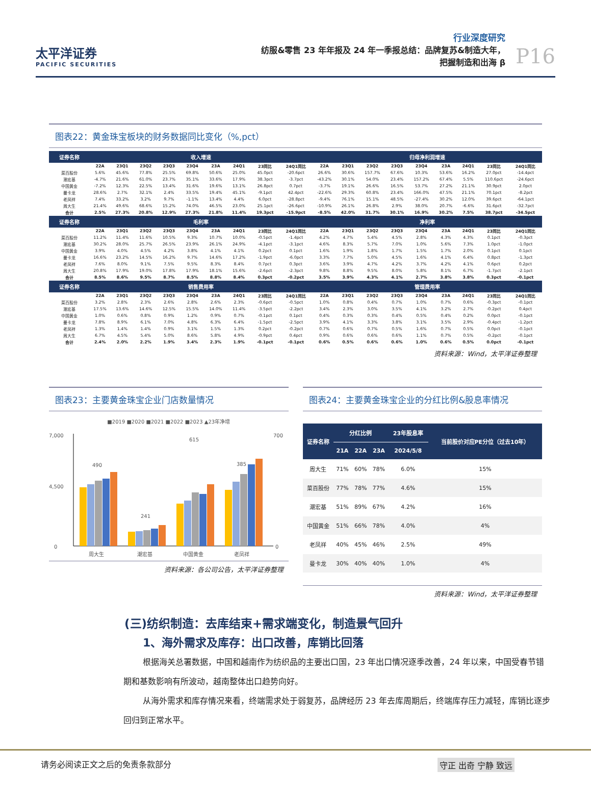太平洋证券
PACIFIC SECURITIES
行业深度研究
纺服&零售 23 年年报及 24 年一季报总结：品牌复苏&制造大年，
把握制造和出海 β
P16
图表22：黄金珠宝板块的财务数据同比变化（%,pct）
| 证券名称 | 收入增速 | | | | | | | | | 归母净利润增速 | | | | | | | | |
| --- | --- | --- | --- | --- | --- | --- | --- | --- | --- | --- | --- | --- | --- | --- | --- | --- | --- | --- |
| | 22A | 23Q1 | 23Q2 | 23Q3 | 23Q4 | 23A | 24Q1 | 23同比 | 24Q1同比 | 22A | 23Q1 | 23Q2 | 23Q3 | 23Q4 | 23A | 24Q1 | 23同比 | 24Q1同比 |
| 菜百股份 | 5.6% | 45.6% | 77.8% | 25.5% | 69.8% | 50.6% | 25.0% | 45.0pct | -20.6pct | 26.6% | 30.6% | 157.7% | 67.6% | 10.3% | 53.6% | 16.2% | 27.0pct | -14.4pct |
| 潮宏基 | -4.7% | 21.6% | 61.0% | 23.7% | 35.1% | 33.6% | 17.9% | 38.3pct | -3.7pct | -43.2% | 30.1% | 54.0% | 23.4% | 157.2% | 67.4% | 5.5% | 110.6pct | -24.6pct |
| 中国黄金 | -7.2% | 12.3% | 22.5% | 13.4% | 31.6% | 19.6% | 13.1% | 26.8pct | 0.7pct | -3.7% | 19.1% | 26.6% | 16.5% | 53.7% | 27.2% | 21.1% | 30.9pct | 2.0pct |
| 曼卡龙 | 28.6% | 2.7% | 32.1% | 2.4% | 33.5% | 19.4% | 45.1% | -9.1pct | 42.4pct | -22.6% | 29.3% | 60.8% | 23.4% | 166.0% | 47.5% | 21.1% | 70.1pct | -8.2pct |
| 老凤祥 | 7.4% | 33.2% | 3.2% | 9.7% | -1.1% | 13.4% | 4.4% | 6.0pct | -28.8pct | -9.4% | 76.1% | 15.1% | 48.5% | -27.4% | 30.2% | 12.0% | 39.6pct | -64.1pct |
| 周大生 | 21.4% | 49.6% | 68.6% | 15.2% | 74.0% | 46.5% | 23.0% | 25.1pct | -26.6pct | -10.9% | 26.1% | 26.8% | 2.9% | 38.0% | 20.7% | -6.6% | 31.6pct | -32.7pct |
| 合计 | 2.5% | 27.3% | 20.8% | 12.9% | 27.3% | 21.8% | 11.4% | 19.3pct | -15.9pct | -8.5% | 42.0% | 31.7% | 30.1% | 16.9% | 30.2% | 7.5% | 38.7pct | -34.5pct |
| 证券名称 | 毛利率 | | | | | | | | | 净利率 | | | | | | | | |
| | 22A | 23Q1 | 23Q2 | 23Q3 | 23Q4 | 23A | 24Q1 | 23同比 | 24Q1同比 | 22A | 23Q1 | 23Q2 | 23Q3 | 23Q4 | 23A | 24Q1 | 23同比 | 24Q1同比 |
| 菜百股份 | 11.2% | 11.4% | 11.6% | 10.5% | 9.3% | 10.7% | 10.0% | -0.5pct | -1.4pct | 4.2% | 4.7% | 5.4% | 4.5% | 2.8% | 4.3% | 4.3% | 0.1pct | -0.3pct |
| 潮宏基 | 30.2% | 28.0% | 25.7% | 26.5% | 23.9% | 26.1% | 24.9% | -4.1pct | -3.1pct | 4.6% | 8.3% | 5.7% | 7.0% | 1.0% | 5.6% | 7.3% | 1.0pct | -1.0pct |
| 中国黄金 | 3.9% | 4.0% | 4.5% | 4.2% | 3.8% | 4.1% | 4.1% | 0.2pct | 0.1pct | 1.6% | 1.9% | 1.8% | 1.7% | 1.5% | 1.7% | 2.0% | 0.1pct | 0.1pct |
| 曼卡龙 | 16.6% | 23.2% | 14.5% | 16.2% | 9.7% | 14.6% | 17.2% | -1.9pct | -6.0pct | 3.3% | 7.7% | 5.0% | 4.5% | 1.6% | 4.1% | 6.4% | 0.8pct | -1.3pct |
| 老凤祥 | 7.6% | 8.0% | 9.1% | 7.5% | 9.5% | 8.3% | 8.4% | 0.7pct | 0.3pct | 3.6% | 3.9% | 4.7% | 4.2% | 3.7% | 4.2% | 4.1% | 0.6pct | 0.2pct |
| 周大生 | 20.8% | 17.9% | 19.0% | 17.8% | 17.9% | 18.1% | 15.6% | -2.6pct | -2.3pct | 9.8% | 8.8% | 9.5% | 8.0% | 5.8% | 8.1% | 6.7% | -1.7pct | -2.1pct |
| 合计 | 8.5% | 8.6% | 9.5% | 8.7% | 8.5% | 8.8% | 8.4% | 0.3pct | -0.2pct | 3.5% | 3.9% | 4.3% | 4.1% | 2.7% | 3.8% | 3.8% | 0.3pct | -0.1pct |
| 证券名称 | 销售费用率 | | | | | | | | | 管理费用率 | | | | | | | | |
| | 22A | 23Q1 | 23Q2 | 23Q3 | 23Q4 | 23A | 24Q1 | 23同比 | 24Q1同比 | 22A | 23Q1 | 23Q2 | 23Q3 | 23Q4 | 23A | 24Q1 | 23同比 | 24Q1同比 |
| 菜百股份 | 3.2% | 2.8% | 2.3% | 2.6% | 2.8% | 2.6% | 2.3% | -0.6pct | -0.5pct | 1.0% | 0.8% | 0.4% | 0.7% | 1.0% | 0.7% | 0.6% | -0.3pct | -0.1pct |
| 潮宏基 | 17.5% | 13.6% | 14.6% | 12.5% | 15.5% | 14.0% | 11.4% | -3.5pct | -2.2pct | 3.4% | 2.3% | 3.0% | 3.5% | 4.1% | 3.2% | 2.7% | -0.2pct | 0.4pct |
| 中国黄金 | 1.0% | 0.6% | 0.8% | 0.9% | 1.2% | 0.9% | 0.7% | -0.1pct | 0.1pct | 0.4% | 0.3% | 0.3% | 0.4% | 0.5% | 0.4% | 0.2% | 0.0pct | -0.1pct |
| 曼卡龙 | 7.8% | 8.9% | 6.1% | 7.0% | 4.8% | 6.3% | 6.4% | -1.5pct | -2.5pct | 3.9% | 4.1% | 3.3% | 3.8% | 3.1% | 3.5% | 2.9% | -0.4pct | -1.2pct |
| 老凤祥 | 1.3% | 1.4% | 1.4% | 0.9% | 3.1% | 1.5% | 1.3% | 0.2pct | -0.2pct | 0.7% | 0.6% | 0.7% | 0.5% | 1.6% | 0.7% | 0.5% | 0.0pct | -0.1pct |
| 周大生 | 6.7% | 4.5% | 5.4% | 5.0% | 8.6% | 5.8% | 4.9% | -0.9pct | 0.4pct | 0.9% | 0.6% | 0.6% | 0.6% | 1.1% | 0.7% | 0.5% | -0.2pct | -0.1pct |
| 合计 | 2.4% | 2.0% | 2.2% | 1.9% | 3.4% | 2.3% | 1.9% | -0.1pct | -0.1pct | 0.6% | 0.5% | 0.6% | 0.6% | 1.0% | 0.6% | 0.5% | 0.0pct | -0.1pct |
资料来源：Wind，太平洋证券整理
图表23：主要黄金珠宝企业门店数量情况
■2019 ■2020 ■2021 ■2022 ■2023 ▲23年净增
7,000
4,500
0
700
0
490
241
615
385
周大生
潮宏基
中国黄金
老凤祥
资料来源：各公司公告，太平洋证券整理
图表24：主要黄金珠宝企业的分红比例&股息率情况
| 证券名称 | 分红比例 | | | 23年股息率 | 当前股价对应PE分位（过去10年） |
| --- | --- | --- | --- | --- | --- |
| | 21A | 22A | 23A | 2024/5/8 | |
| 周大生 | 71% | 60% | 78% | 6.0% | 15% |
| 菜百股份 | 77% | 78% | 77% | 4.6% | 15% |
| 潮宏基 | 51% | 89% | 67% | 4.2% | 16% |
| 中国黄金 | 51% | 66% | 78% | 4.0% | 4% |
| 老凤祥 | 40% | 45% | 46% | 2.5% | 49% |
| 曼卡龙 | 30% | 40% | 40% | 1.0% | 4% |
资料来源：Wind，太平洋证券整理
(三)纺织制造：去库结束+需求端变化，制造景气回升
1、海外需求及库存：出口改善，库销比回落
根据海关总署数据，中国和越南作为纺织品的主要出口国，23 年出口情况逐季改善，24 年以来，中国受春节错期和基数影响有所波动，越南整体出口趋势向好。
从海外需求和库存情况来看，终端需求处于弱复苏，品牌经历 23 年去库周期后，终端库存压力减轻，库销比逐步回归到正常水平。
请务必阅读正文之后的免责条款部分 守正 出奇 宁静 致远